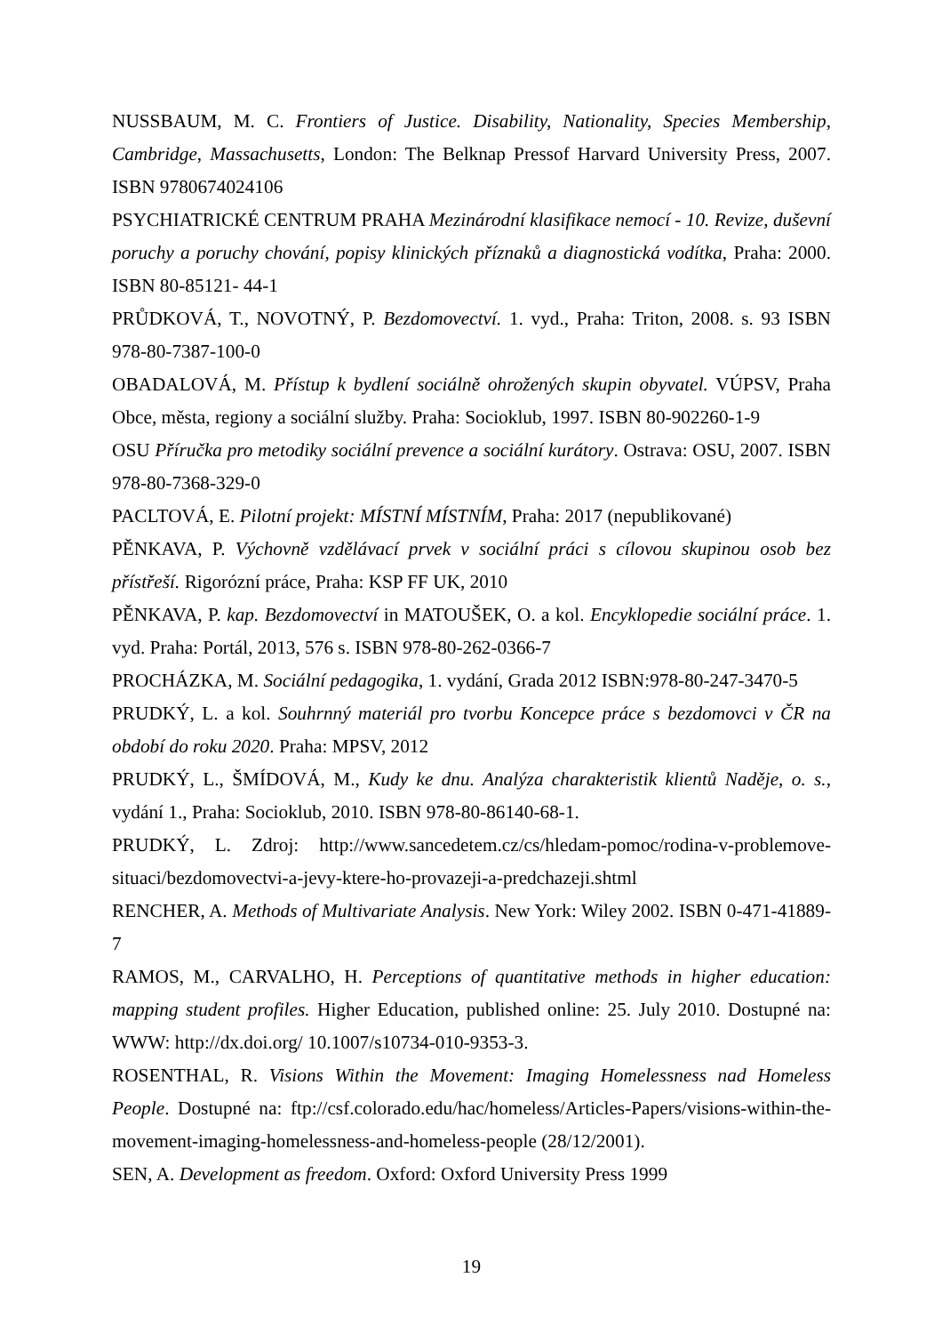NUSSBAUM, M. C. Frontiers of Justice. Disability, Nationality, Species Membership, Cambridge, Massachusetts, London: The Belknap Pressof Harvard University Press, 2007. ISBN 9780674024106
PSYCHIATRICKÉ CENTRUM PRAHA Mezinárodní klasifikace nemocí - 10. Revize, duševní poruchy a poruchy chování, popisy klinických příznaků a diagnostická vodítka, Praha: 2000. ISBN 80-85121- 44-1
PRŮDKOVÁ, T., NOVOTNÝ, P. Bezdomovectví. 1. vyd., Praha: Triton, 2008. s. 93 ISBN 978-80-7387-100-0
OBADALOVÁ, M. Přístup k bydlení sociálně ohrožených skupin obyvatel. VÚPSV, Praha Obce, města, regiony a sociální služby. Praha: Socioklub, 1997. ISBN 80-902260-1-9
OSU Příručka pro metodiky sociální prevence a sociální kurátory. Ostrava: OSU, 2007. ISBN 978-80-7368-329-0
PACLTOVÁ, E. Pilotní projekt: MÍSTNÍ MÍSTNÍM, Praha: 2017 (nepublikované)
PĚNKAVA, P. Výchovně vzdělávací prvek v sociální práci s cílovou skupinou osob bez přístřeší. Rigorózní práce, Praha: KSP FF UK, 2010
PĚNKAVA, P. kap. Bezdomovectví in MATOUŠEK, O. a kol. Encyklopedie sociální práce. 1. vyd. Praha: Portál, 2013, 576 s. ISBN 978-80-262-0366-7
PROCHÁZKA, M. Sociální pedagogika, 1. vydání, Grada 2012 ISBN:978-80-247-3470-5
PRUDKÝ, L. a kol. Souhrnný materiál pro tvorbu Koncepce práce s bezdomovci v ČR na období do roku 2020. Praha: MPSV, 2012
PRUDKÝ, L., ŠMÍDOVÁ, M., Kudy ke dnu. Analýza charakteristik klientů Naděje, o. s., vydání 1., Praha: Socioklub, 2010. ISBN 978-80-86140-68-1.
PRUDKÝ, L. Zdroj: http://www.sancedetem.cz/cs/hledam-pomoc/rodina-v-problemove-situaci/bezdomovectvi-a-jevy-ktere-ho-provazeji-a-predchazeji.shtml
RENCHER, A. Methods of Multivariate Analysis. New York: Wiley 2002. ISBN 0-471-41889-7
RAMOS, M., CARVALHO, H. Perceptions of quantitative methods in higher education: mapping student profiles. Higher Education, published online: 25. July 2010. Dostupné na: WWW: http://dx.doi.org/ 10.1007/s10734-010-9353-3.
ROSENTHAL, R. Visions Within the Movement: Imaging Homelessness nad Homeless People. Dostupné na: ftp://csf.colorado.edu/hac/homeless/Articles-Papers/visions-within-the-movement-imaging-homelessness-and-homeless-people (28/12/2001).
SEN, A. Development as freedom. Oxford: Oxford University Press 1999
19